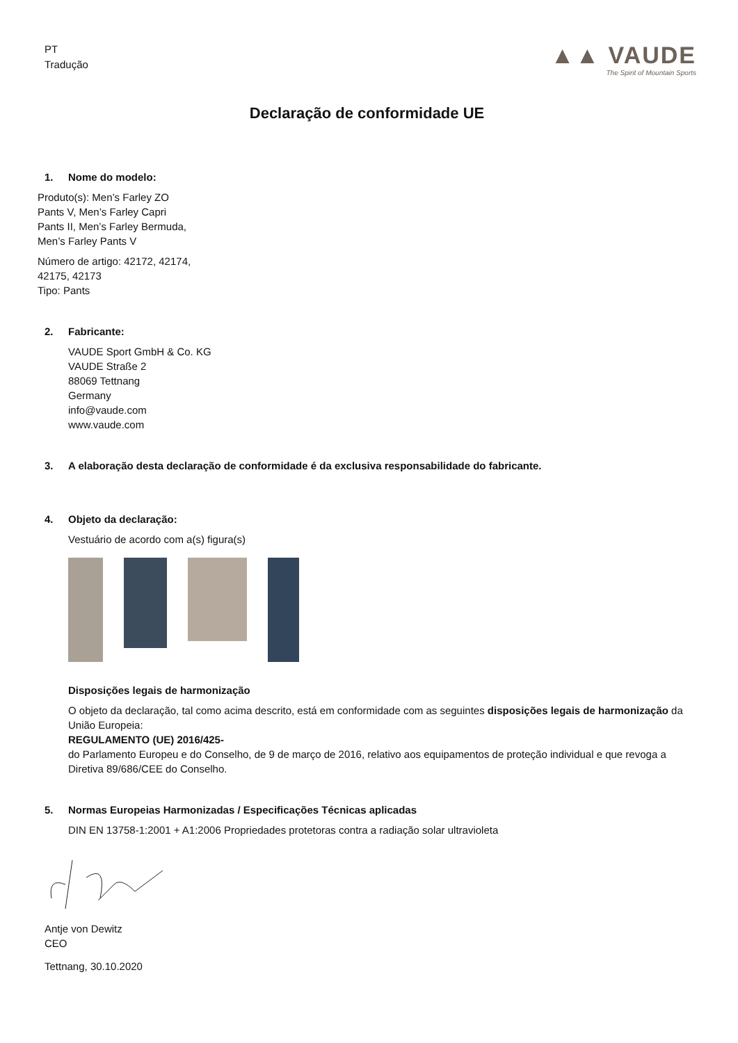PT
Tradução
▲▲ VAUDE
The Spirit of Mountain Sports
Declaração de conformidade UE
1. Nome do modelo:
Produto(s): Men’s Farley ZO
Pants V, Men’s Farley Capri
Pants II, Men’s Farley Bermuda,
Men’s Farley Pants V
Número de artigo: 42172, 42174,
42175, 42173
Tipo: Pants
2. Fabricante:
VAUDE Sport GmbH & Co. KG
VAUDE Straße 2
88069 Tettnang
Germany
info@vaude.com
www.vaude.com
3. A elaboração desta declaração de conformidade é da exclusiva responsabilidade do fabricante.
4. Objeto da declaração:
Vestuário de acordo com a(s) figura(s)
Disposições legais de harmonização
O objeto da declaração, tal como acima descrito, está em conformidade com as seguintes disposições legais de harmonização da União Europeia:
REGULAMENTO (UE) 2016/425-
do Parlamento Europeu e do Conselho, de 9 de março de 2016, relativo aos equipamentos de proteção individual e que revoga a Diretiva 89/686/CEE do Conselho.
5. Normas Europeias Harmonizadas / Especificações Técnicas aplicadas
DIN EN 13758-1:2001 + A1:2006 Propriedades protetoras contra a radiação solar ultravioleta
Antje von Dewitz
CEO
Tettnang, 30.10.2020